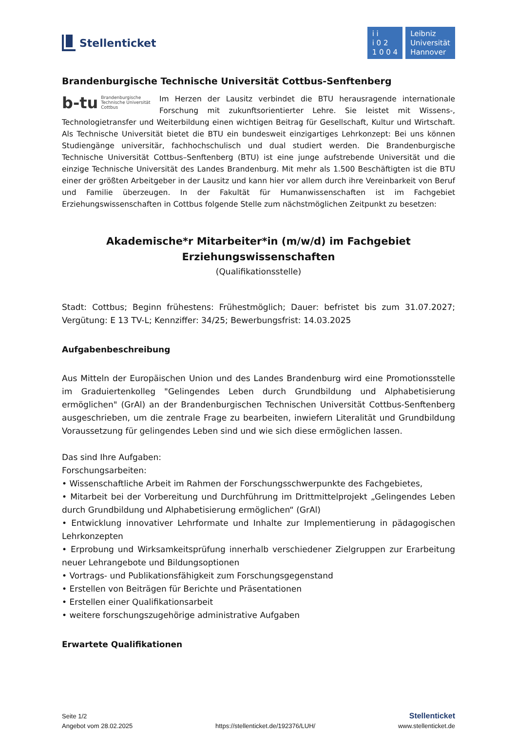Stellenticket
i i
i 0 2
1 0 0 4
Leibniz
Universität
Hannover
Brandenburgische Technische Universität Cottbus-Senftenberg
b-tu Brandenburgische
Technische Universität
Cottbus
Im Herzen der Lausitz verbindet die BTU herausragende internationale Forschung mit zukunftsorientierter Lehre. Sie leistet mit Wissens-, Technologietransfer und Weiterbildung einen wichtigen Beitrag für Gesellschaft, Kultur und Wirtschaft. Als Technische Universität bietet die BTU ein bundesweit einzigartiges Lehrkonzept: Bei uns können Studiengänge universitär, fachhochschulisch und dual studiert werden. Die Brandenburgische Technische Universität Cottbus–Senftenberg (BTU) ist eine junge aufstrebende Universität und die einzige Technische Universität des Landes Brandenburg. Mit mehr als 1.500 Beschäftigten ist die BTU einer der größten Arbeitgeber in der Lausitz und kann hier vor allem durch ihre Vereinbarkeit von Beruf und Familie überzeugen. In der Fakultät für Humanwissenschaften ist im Fachgebiet Erziehungswissenschaften in Cottbus folgende Stelle zum nächstmöglichen Zeitpunkt zu besetzen:
Akademische*r Mitarbeiter*in (m/w/d) im Fachgebiet Erziehungswissenschaften
(Qualifikationsstelle)
Stadt: Cottbus; Beginn frühestens: Frühestmöglich; Dauer: befristet bis zum 31.07.2027; Vergütung: E 13 TV-L; Kennziffer: 34/25; Bewerbungsfrist: 14.03.2025
Aufgabenbeschreibung
Aus Mitteln der Europäischen Union und des Landes Brandenburg wird eine Promotionsstelle im Graduiertenkolleg "Gelingendes Leben durch Grundbildung und Alphabetisierung ermöglichen" (GrAl) an der Brandenburgischen Technischen Universität Cottbus-Senftenberg ausgeschrieben, um die zentrale Frage zu bearbeiten, inwiefern Literalität und Grundbildung Voraussetzung für gelingendes Leben sind und wie sich diese ermöglichen lassen.
Das sind Ihre Aufgaben:
Forschungsarbeiten:
• Wissenschaftliche Arbeit im Rahmen der Forschungsschwerpunkte des Fachgebietes,
• Mitarbeit bei der Vorbereitung und Durchführung im Drittmittelprojekt „Gelingendes Leben durch Grundbildung und Alphabetisierung ermöglichen“ (GrAl)
• Entwicklung innovativer Lehrformate und Inhalte zur Implementierung in pädagogischen Lehrkonzepten
• Erprobung und Wirksamkeitsprüfung innerhalb verschiedener Zielgruppen zur Erarbeitung neuer Lehrangebote und Bildungsoptionen
• Vortrags- und Publikationsfähigkeit zum Forschungsgegenstand
• Erstellen von Beiträgen für Berichte und Präsentationen
• Erstellen einer Qualifikationsarbeit
• weitere forschungszugehörige administrative Aufgaben
Erwartete Qualifikationen
Seite 1/2
Angebot vom 28.02.2025
https://stellenticket.de/192376/LUH/
Stellenticket
www.stellenticket.de